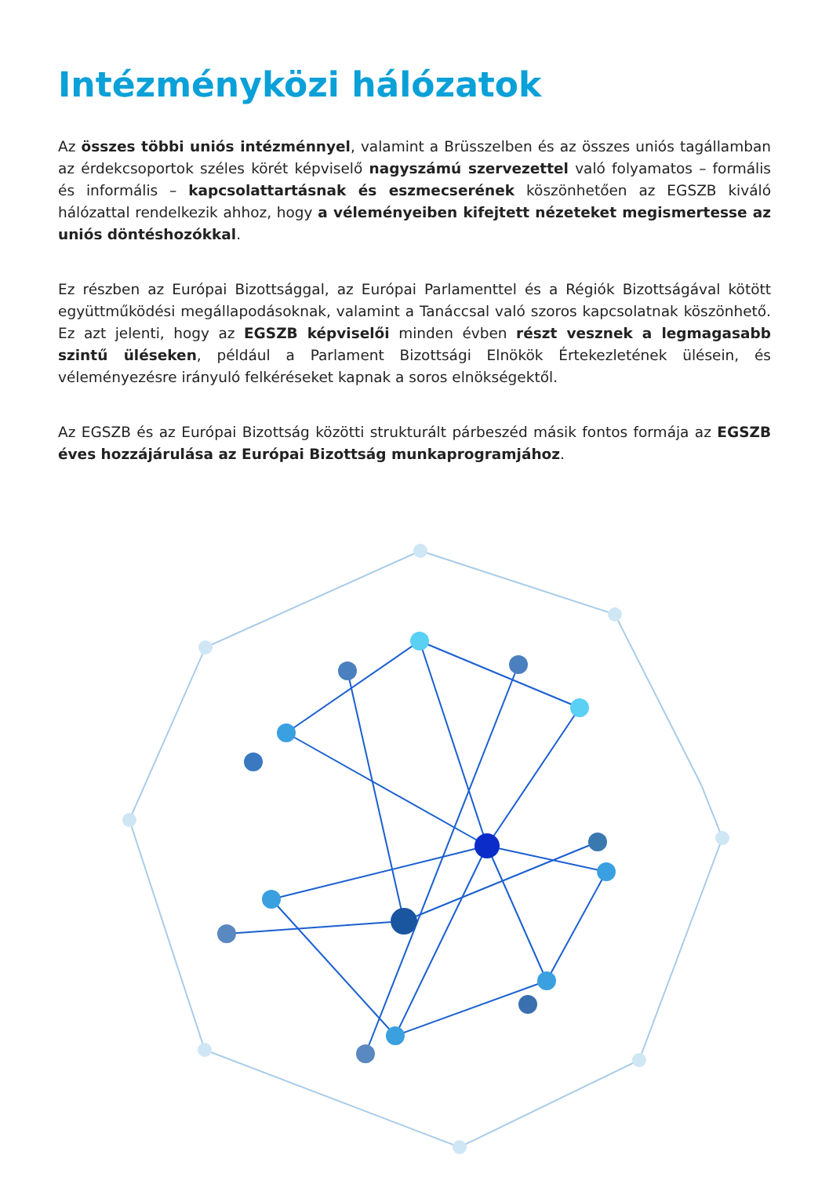Intézményközi hálózatok
Az összes többi uniós intézménnyel, valamint a Brüsszelben és az összes uniós tagállamban az érdekcsoportok széles körét képviselő nagyszámú szervezettel való folyamatos – formális és informális – kapcsolattartásnak és eszmecserének köszönhetően az EGSZB kiváló hálózattal rendelkezik ahhoz, hogy a véleményeiben kifejtett nézeteket megismertesse az uniós döntéshozókkal.
Ez részben az Európai Bizottsággal, az Európai Parlamenttel és a Régiók Bizottságával kötött együttműködési megállapodásoknak, valamint a Tanáccsal való szoros kapcsolatnak köszönhető. Ez azt jelenti, hogy az EGSZB képviselői minden évben részt vesznek a legmagasabb szintű üléseken, például a Parlament Bizottsági Elnökök Értekezletének ülésein, és véleményezésre irányuló felkéréseket kapnak a soros elnökségektől.
Az EGSZB és az Európai Bizottság közötti strukturált párbeszéd másik fontos formája az EGSZB éves hozzájárulása az Európai Bizottság munkaprogramjához.